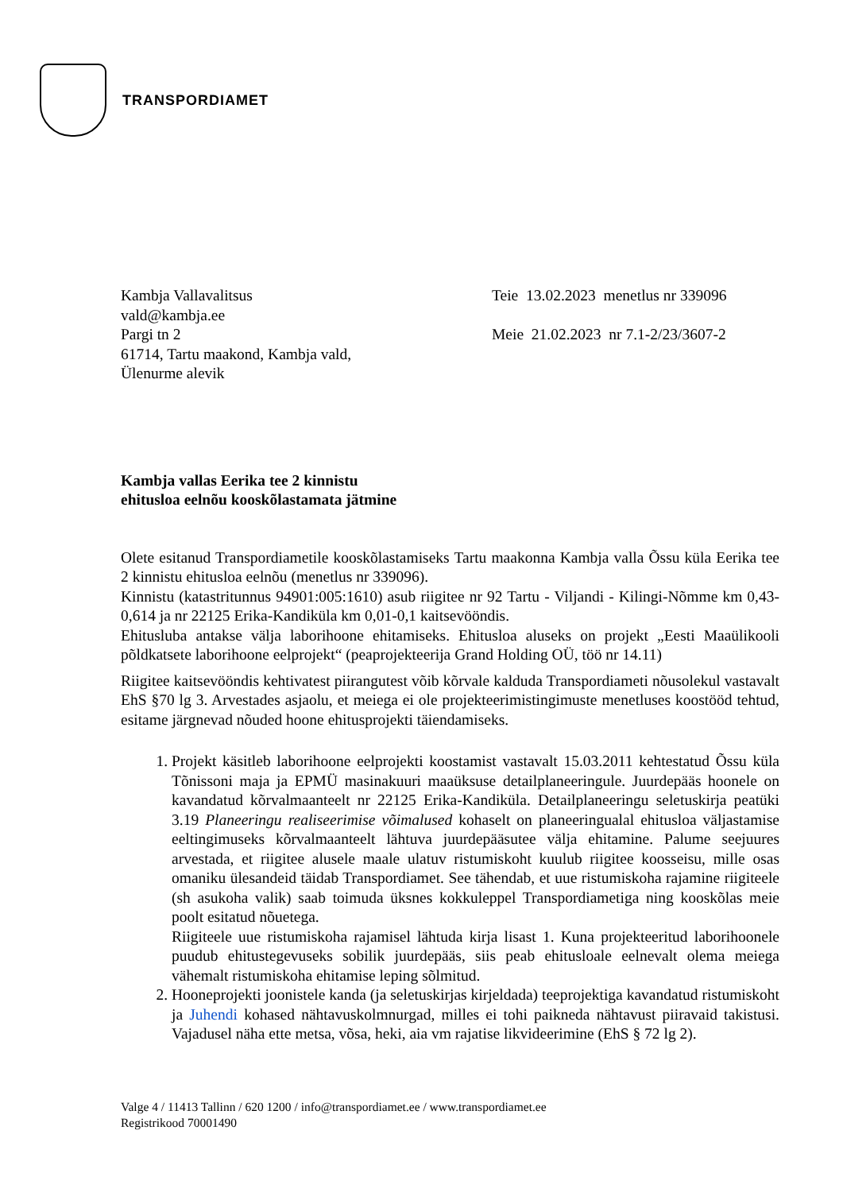TRANSPORDIAMET
Kambja Vallavalitsus
vald@kambja.ee
Pargi tn 2
61714, Tartu maakond, Kambja vald,
Ülenurme alevik
Teie 13.02.2023 menetlus nr 339096
Meie 21.02.2023 nr 7.1-2/23/3607-2
Kambja vallas Eerika tee 2 kinnistu
ehitusloa eelnõu kooskõlastamata jätmine
Olete esitanud Transpordiametile kooskõlastamiseks Tartu maakonna Kambja valla Õssu küla Eerika tee 2 kinnistu ehitusloa eelnõu (menetlus nr 339096).
Kinnistu (katastritunnus 94901:005:1610) asub riigitee nr 92 Tartu - Viljandi - Kilingi-Nõmme km 0,43-0,614 ja nr 22125 Erika-Kandiküla km 0,01-0,1 kaitsevööndis.
Ehitusluba antakse välja laborihoone ehitamiseks. Ehitusloa aluseks on projekt „Eesti Maaülikooli põldkatsete laborihoone eelprojekt“ (peaprojekteerija Grand Holding OÜ, töö nr 14.11)
Riigitee kaitsevööndis kehtivatest piirangutest võib kõrvale kalduda Transpordiameti nõusolekul vastavalt EhS §70 lg 3. Arvestades asjaolu, et meiega ei ole projekteerimistingimuste menetluses koostööd tehtud, esitame järgnevad nõuded hoone ehitusprojekti täiendamiseks.
1. Projekt käsitleb laborihoone eelprojekti koostamist vastavalt 15.03.2011 kehtestatud Õssu küla Tõnissoni maja ja EPMÜ masinakuuri maaüksuse detailplaneeringule. Juurdepääs hoonele on kavandatud kõrvalmaanteelt nr 22125 Erika-Kandiküla. Detailplaneeringu seletuskirja peatüki 3.19 Planeeringu realiseerimise võimalused kohaselt on planeeringualal ehitusloa väljastamise eeltingimuseks kõrvalmaanteelt lähtuva juurdepääsutee välja ehitamine. Palume seejuures arvestada, et riigitee alusele maale ulatuv ristumiskoht kuulub riigitee koosseisu, mille osas omaniku ülesandeid täidab Transpordiamet. See tähendab, et uue ristumiskoha rajamine riigiteele (sh asukoha valik) saab toimuda üksnes kokkuleppel Transpordiametiga ning kooskõlas meie poolt esitatud nõuetega.
Riigiteele uue ristumiskoha rajamisel lähtuda kirja lisast 1. Kuna projekteeritud laborihoonele puudub ehitustegevuseks sobilik juurdepääs, siis peab ehitusloale eelnevalt olema meiega vähemalt ristumiskoha ehitamise leping sõlmitud.
2. Hooneprojekti joonistele kanda (ja seletuskirjas kirjeldada) teeprojektiga kavandatud ristumiskoht ja Juhendi kohased nähtavuskolmnurgad, milles ei tohi paikneda nähtavust piiravaid takistusi. Vajadusel näha ette metsa, võsa, heki, aia vm rajatise likvideerimine (EhS § 72 lg 2).
Valge 4 / 11413 Tallinn / 620 1200 / info@transpordiamet.ee / www.transpordiamet.ee
Registrikood 70001490